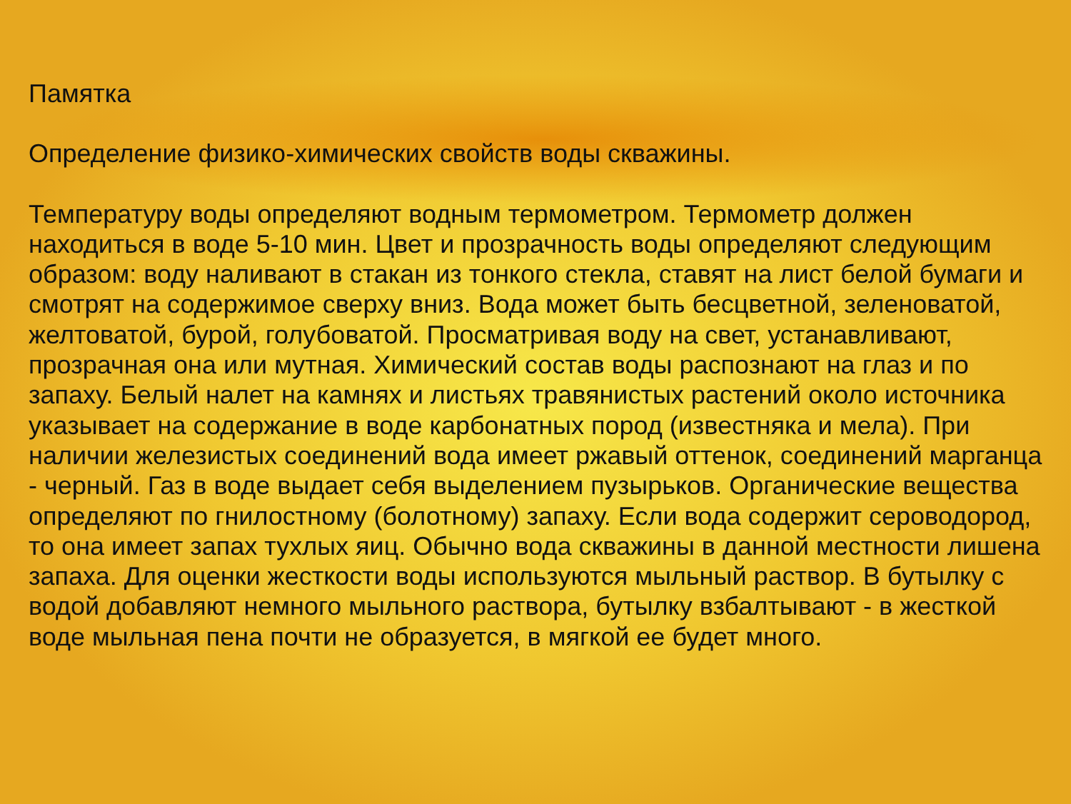Памятка
Определение физико-химических свойств воды скважины.
Температуру воды определяют водным термометром. Термометр должен находиться в воде 5-10 мин. Цвет и прозрачность воды определяют следующим образом: воду наливают в стакан из тонкого стекла, ставят на лист белой бумаги и смотрят на содержимое сверху вниз. Вода может быть бесцветной, зеленоватой, желтоватой, бурой, голубоватой. Просматривая воду на свет, устанавливают, прозрачная она или мутная. Химический состав воды распознают на глаз и по запаху. Белый налет на камнях и листьях травянистых растений около источника указывает на содержание в воде карбонатных пород (известняка и мела). При наличии железистых соединений вода имеет ржавый оттенок, соединений марганца - черный. Газ в воде выдает себя выделением пузырьков. Органические вещества определяют по гнилостному (болотному) запаху. Если вода содержит сероводород, то она имеет запах тухлых яиц. Обычно вода скважины в данной местности лишена запаха. Для оценки жесткости воды используются мыльный раствор. В бутылку с водой добавляют немного мыльного раствора, бутылку взбалтывают - в жесткой воде мыльная пена почти не образуется, в мягкой ее будет много.